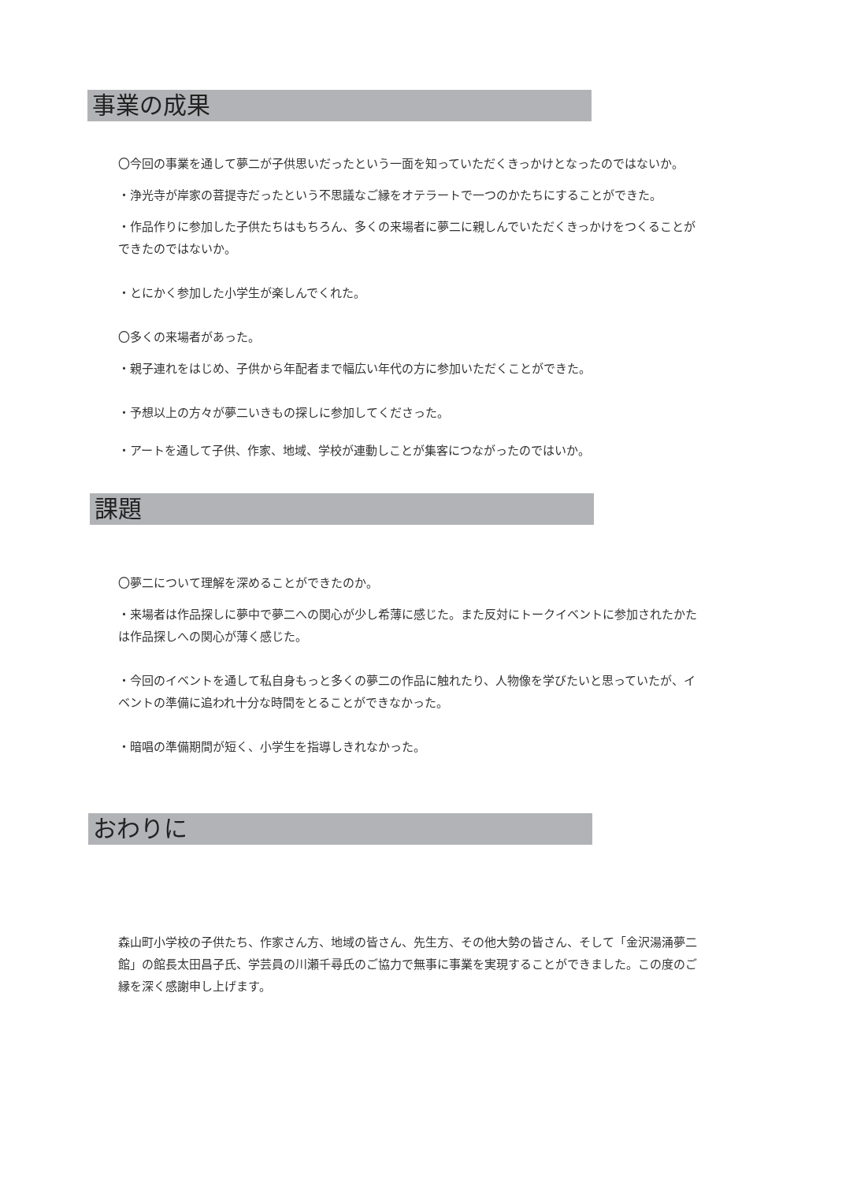事業の成果
〇今回の事業を通して夢二が子供思いだったという一面を知っていただくきっかけとなったのではないか。
・浄光寺が岸家の菩提寺だったという不思議なご縁をオテラートで一つのかたちにすることができた。
・作品作りに参加した子供たちはもちろん、多くの来場者に夢二に親しんでいただくきっかけをつくることができたのではないか。
・とにかく参加した小学生が楽しんでくれた。
〇多くの来場者があった。
・親子連れをはじめ、子供から年配者まで幅広い年代の方に参加いただくことができた。
・予想以上の方々が夢二いきもの探しに参加してくださった。
・アートを通して子供、作家、地域、学校が連動しことが集客につながったのではいか。
課題
〇夢二について理解を深めることができたのか。
・来場者は作品探しに夢中で夢二への関心が少し希薄に感じた。また反対にトークイベントに参加されたかたは作品探しへの関心が薄く感じた。
・今回のイベントを通して私自身もっと多くの夢二の作品に触れたり、人物像を学びたいと思っていたが、イベントの準備に追われ十分な時間をとることができなかった。
・暗唱の準備期間が短く、小学生を指導しきれなかった。
おわりに
森山町小学校の子供たち、作家さん方、地域の皆さん、先生方、その他大勢の皆さん、そして「金沢湯涌夢二館」の館長太田昌子氏、学芸員の川瀬千尋氏のご協力で無事に事業を実現することができました。この度のご縁を深く感謝申し上げます。